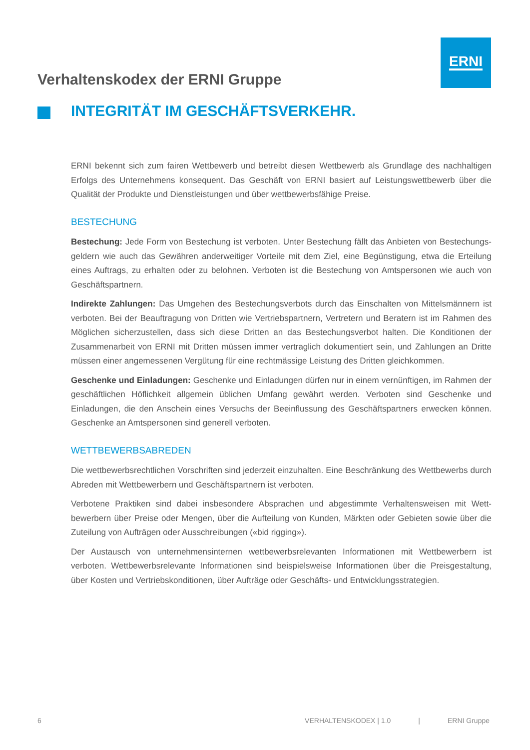ERNI
Verhaltenskodex der ERNI Gruppe
INTEGRITÄT IM GESCHÄFTSVERKEHR.
ERNI bekennt sich zum fairen Wettbewerb und betreibt diesen Wettbewerb als Grundlage des nachhaltigen Erfolgs des Unternehmens konsequent. Das Geschäft von ERNI basiert auf Leistungswettbewerb über die Qualität der Produkte und Dienstleistungen und über wettbewerbsfähige Preise.
BESTECHUNG
Bestechung: Jede Form von Bestechung ist verboten. Unter Bestechung fällt das Anbieten von Bestechungs­geldern wie auch das Gewähren anderweitiger Vorteile mit dem Ziel, eine Begünstigung, etwa die Erteilung eines Auftrags, zu erhalten oder zu belohnen. Verboten ist die Bestechung von Amtspersonen wie auch von Geschäftspartnern.
Indirekte Zahlungen: Das Umgehen des Bestechungsverbots durch das Einschalten von Mittelsmännern ist verboten. Bei der Beauftragung von Dritten wie Vertriebspartnern, Vertretern und Beratern ist im Rahmen des Möglichen sicherzustellen, dass sich diese Dritten an das Bestechungsverbot halten. Die Konditionen der Zusammenarbeit von ERNI mit Dritten müssen immer vertraglich dokumentiert sein, und Zahlungen an Dritte müssen einer angemessenen Vergütung für eine rechtmässige Leistung des Dritten gleichkommen.
Geschenke und Einladungen: Geschenke und Einladungen dürfen nur in einem vernünftigen, im Rahmen der geschäftlichen Höflichkeit allgemein üblichen Umfang gewährt werden. Verboten sind Geschenke und Einladungen, die den Anschein eines Versuchs der Beeinflussung des Geschäftspartners erwecken können. Geschenke an Amtspersonen sind generell verboten.
WETTBEWERBSABREDEN
Die wettbewerbsrechtlichen Vorschriften sind jederzeit einzuhalten. Eine Beschränkung des Wettbewerbs durch Abreden mit Wettbewerbern und Geschäftspartnern ist verboten.
Verbotene Praktiken sind dabei insbesondere Absprachen und abgestimmte Verhaltensweisen mit Wett­bewerbern über Preise oder Mengen, über die Aufteilung von Kunden, Märkten oder Gebieten sowie über die Zuteilung von Aufträgen oder Ausschreibungen («bid rigging»).
Der Austausch von unternehmensinternen wettbewerbsrelevanten Informationen mit Wettbewerbern ist verboten. Wettbewerbsrelevante Informationen sind beispielsweise Informationen über die Preisgestaltung, über Kosten und Vertriebskonditionen, über Aufträge oder Geschäfts- und Entwicklungsstrategien.
6 VERHALTENSKODEX | 1.0 | ERNI Gruppe